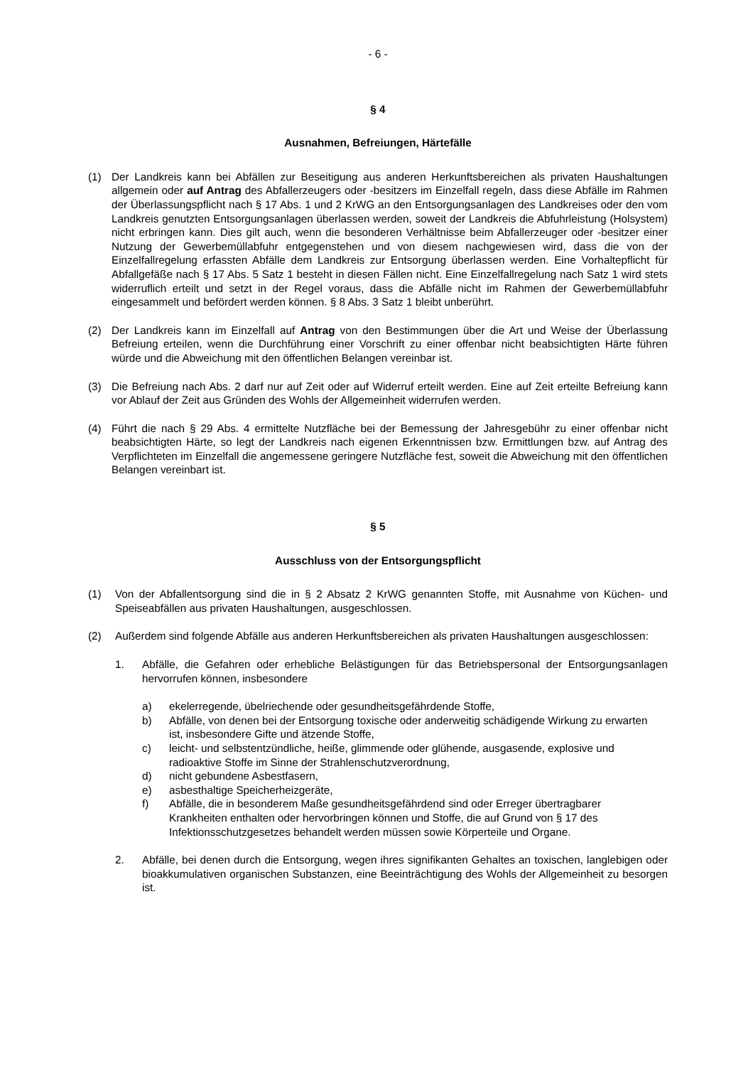- 6 -
§ 4
Ausnahmen, Befreiungen, Härtefälle
(1) Der Landkreis kann bei Abfällen zur Beseitigung aus anderen Herkunftsbereichen als privaten Haushaltungen allgemein oder auf Antrag des Abfallerzeugers oder -besitzers im Einzelfall regeln, dass diese Abfälle im Rahmen der Überlassungspflicht nach § 17 Abs. 1 und 2 KrWG an den Entsorgungsanlagen des Landkreises oder den vom Landkreis genutzten Entsorgungsanlagen überlassen werden, soweit der Landkreis die Abfuhrleistung (Holsystem) nicht erbringen kann. Dies gilt auch, wenn die besonderen Verhältnisse beim Abfallerzeuger oder -besitzer einer Nutzung der Gewerbemüllabfuhr entgegenstehen und von diesem nachgewiesen wird, dass die von der Einzelfallregelung erfassten Abfälle dem Landkreis zur Entsorgung überlassen werden. Eine Vorhaltepflicht für Abfallgefäße nach § 17 Abs. 5 Satz 1 besteht in diesen Fällen nicht. Eine Einzelfallregelung nach Satz 1 wird stets widerruflich erteilt und setzt in der Regel voraus, dass die Abfälle nicht im Rahmen der Gewerbemüllabfuhr eingesammelt und befördert werden können. § 8 Abs. 3 Satz 1 bleibt unberührt.
(2) Der Landkreis kann im Einzelfall auf Antrag von den Bestimmungen über die Art und Weise der Überlassung Befreiung erteilen, wenn die Durchführung einer Vorschrift zu einer offenbar nicht beabsichtigten Härte führen würde und die Abweichung mit den öffentlichen Belangen vereinbar ist.
(3) Die Befreiung nach Abs. 2 darf nur auf Zeit oder auf Widerruf erteilt werden. Eine auf Zeit erteilte Befreiung kann vor Ablauf der Zeit aus Gründen des Wohls der Allgemeinheit widerrufen werden.
(4) Führt die nach § 29 Abs. 4 ermittelte Nutzfläche bei der Bemessung der Jahresgebühr zu einer offenbar nicht beabsichtigten Härte, so legt der Landkreis nach eigenen Erkenntnissen bzw. Ermittlungen bzw. auf Antrag des Verpflichteten im Einzelfall die angemessene geringere Nutzfläche fest, soweit die Abweichung mit den öffentlichen Belangen vereinbart ist.
§ 5
Ausschluss von der Entsorgungspflicht
(1) Von der Abfallentsorgung sind die in § 2 Absatz 2 KrWG genannten Stoffe, mit Ausnahme von Küchen- und Speiseabfällen aus privaten Haushaltungen, ausgeschlossen.
(2) Außerdem sind folgende Abfälle aus anderen Herkunftsbereichen als privaten Haushaltungen ausgeschlossen:
1. Abfälle, die Gefahren oder erhebliche Belästigungen für das Betriebspersonal der Entsorgungsanlagen hervorrufen können, insbesondere
a) ekelerregende, übelriechende oder gesundheitsgefährdende Stoffe,
b) Abfälle, von denen bei der Entsorgung toxische oder anderweitig schädigende Wirkung zu erwarten ist, insbesondere Gifte und ätzende Stoffe,
c) leicht- und selbstentzündliche, heiße, glimmende oder glühende, ausgasende, explosive und radioaktive Stoffe im Sinne der Strahlenschutzverordnung,
d) nicht gebundene Asbestfasern,
e) asbesthaltige Speicherheizgeräte,
f) Abfälle, die in besonderem Maße gesundheitsgefährdend sind oder Erreger übertragbarer Krankheiten enthalten oder hervorbringen können und Stoffe, die auf Grund von § 17 des Infektionsschutzgesetzes behandelt werden müssen sowie Körperteile und Organe.
2. Abfälle, bei denen durch die Entsorgung, wegen ihres signifikanten Gehaltes an toxischen, langlebigen oder bioakkumulativen organischen Substanzen, eine Beeinträchtigung des Wohls der Allgemeinheit zu besorgen ist.